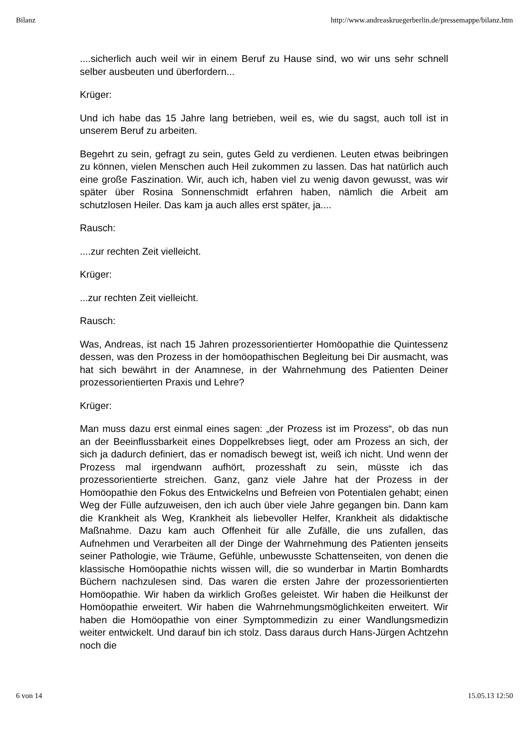Bilanz http://www.andreaskruegerberlin.de/pressemappe/bilanz.htm
....sicherlich auch weil wir in einem Beruf zu Hause sind, wo wir uns sehr schnell selber ausbeuten und überfordern...
Krüger:
Und ich habe das 15 Jahre lang betrieben, weil es, wie du sagst, auch toll ist in unserem Beruf zu arbeiten.
Begehrt zu sein, gefragt zu sein, gutes Geld zu verdienen. Leuten etwas beibringen zu können, vielen Menschen auch Heil zukommen zu lassen. Das hat natürlich auch eine große Faszination. Wir, auch ich, haben viel zu wenig davon gewusst, was wir später über Rosina Sonnenschmidt erfahren haben, nämlich die Arbeit am schutzlosen Heiler. Das kam ja auch alles erst später, ja....
Rausch:
....zur rechten Zeit vielleicht.
Krüger:
...zur rechten Zeit vielleicht.
Rausch:
Was, Andreas, ist nach 15 Jahren prozessorientierter Homöopathie die Quintessenz dessen, was den Prozess in der homöopathischen Begleitung bei Dir ausmacht, was hat sich bewährt in der Anamnese, in der Wahrnehmung des Patienten Deiner prozessorientierten Praxis und Lehre?
Krüger:
Man muss dazu erst einmal eines sagen: „der Prozess ist im Prozess“, ob das nun an der Beeinflussbarkeit eines Doppelkrebses liegt, oder am Prozess an sich, der sich ja dadurch definiert, das er nomadisch bewegt ist, weiß ich nicht. Und wenn der Prozess mal irgendwann aufhört, prozesshaft zu sein, müsste ich das prozessorientierte streichen. Ganz, ganz viele Jahre hat der Prozess in der Homöopathie den Fokus des Entwickelns und Befreien von Potentialen gehabt; einen Weg der Fülle aufzuweisen, den ich auch über viele Jahre gegangen bin. Dann kam die Krankheit als Weg, Krankheit als liebevoller Helfer, Krankheit als didaktische Maßnahme. Dazu kam auch Offenheit für alle Zufälle, die uns zufallen, das Aufnehmen und Verarbeiten all der Dinge der Wahrnehmung des Patienten jenseits seiner Pathologie, wie Träume, Gefühle, unbewusste Schattenseiten, von denen die klassische Homöopathie nichts wissen will, die so wunderbar in Martin Bomhardts Büchern nachzulesen sind. Das waren die ersten Jahre der prozessorientierten Homöopathie. Wir haben da wirklich Großes geleistet. Wir haben die Heilkunst der Homöopathie erweitert. Wir haben die Wahrnehmungsmöglichkeiten erweitert. Wir haben die Homöopathie von einer Symptommedizin zu einer Wandlungsmedizin weiter entwickelt. Und darauf bin ich stolz. Dass daraus durch Hans-Jürgen Achtzehn noch die
6 von 14 15.05.13 12:50